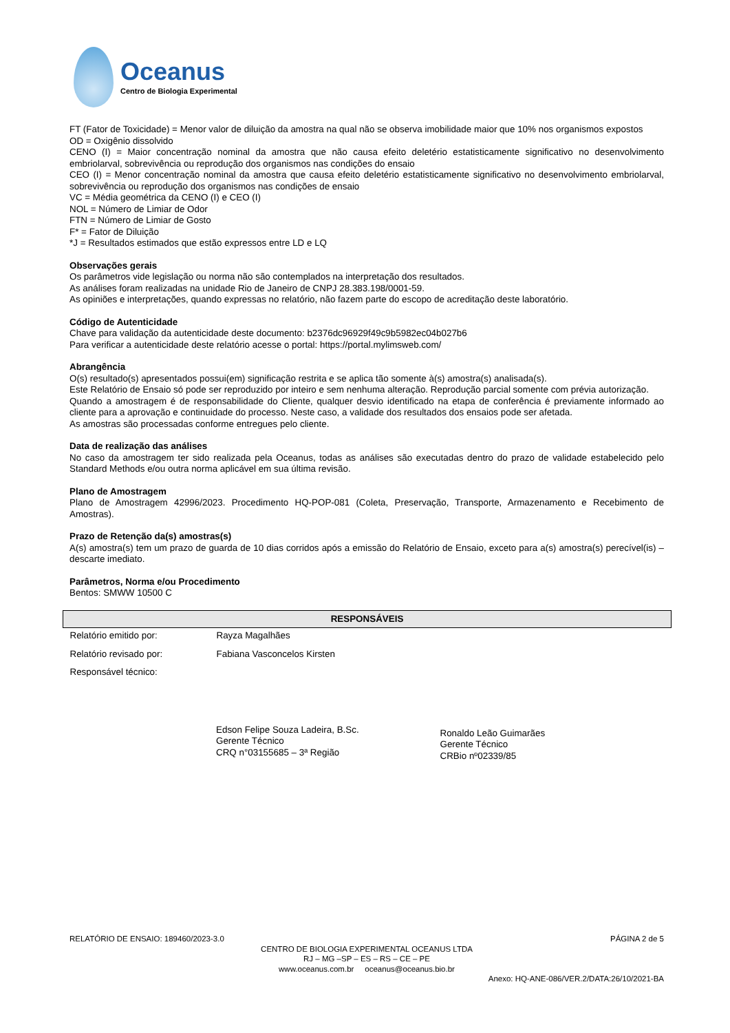Oceanus
Centro de Biologia Experimental
FT (Fator de Toxicidade) = Menor valor de diluição da amostra na qual não se observa imobilidade maior que 10% nos organismos expostos
OD = Oxigênio dissolvido
CENO (I) = Maior concentração nominal da amostra que não causa efeito deletério estatisticamente significativo no desenvolvimento embriolarval, sobrevivência ou reprodução dos organismos nas condições do ensaio
CEO (I) = Menor concentração nominal da amostra que causa efeito deletério estatisticamente significativo no desenvolvimento embriolarval, sobrevivência ou reprodução dos organismos nas condições de ensaio
VC = Média geométrica da CENO (I) e CEO (I)
NOL = Número de Limiar de Odor
FTN = Número de Limiar de Gosto
F* = Fator de Diluição
*J = Resultados estimados que estão expressos entre LD e LQ
Observações gerais
Os parâmetros vide legislação ou norma não são contemplados na interpretação dos resultados.
As análises foram realizadas na unidade Rio de Janeiro de CNPJ 28.383.198/0001-59.
As opiniões e interpretações, quando expressas no relatório, não fazem parte do escopo de acreditação deste laboratório.
Código de Autenticidade
Chave para validação da autenticidade deste documento: b2376dc96929f49c9b5982ec04b027b6
Para verificar a autenticidade deste relatório acesse o portal: https://portal.mylimsweb.com/
Abrangência
O(s) resultado(s) apresentados possui(em) significação restrita e se aplica tão somente à(s) amostra(s) analisada(s).
Este Relatório de Ensaio só pode ser reproduzido por inteiro e sem nenhuma alteração. Reprodução parcial somente com prévia autorização.
Quando a amostragem é de responsabilidade do Cliente, qualquer desvio identificado na etapa de conferência é previamente informado ao cliente para a aprovação e continuidade do processo. Neste caso, a validade dos resultados dos ensaios pode ser afetada.
As amostras são processadas conforme entregues pelo cliente.
Data de realização das análises
No caso da amostragem ter sido realizada pela Oceanus, todas as análises são executadas dentro do prazo de validade estabelecido pelo Standard Methods e/ou outra norma aplicável em sua última revisão.
Plano de Amostragem
Plano de Amostragem 42996/2023. Procedimento HQ-POP-081 (Coleta, Preservação, Transporte, Armazenamento e Recebimento de Amostras).
Prazo de Retenção da(s) amostras(s)
A(s) amostra(s) tem um prazo de guarda de 10 dias corridos após a emissão do Relatório de Ensaio, exceto para a(s) amostra(s) perecível(is) – descarte imediato.
Parâmetros, Norma e/ou Procedimento
Bentos: SMWW 10500 C
| RESPONSÁVEIS | |
| --- | --- |
| Relatório emitido por: | Rayza Magalhães |
| Relatório revisado por: | Fabiana Vasconcelos Kirsten |
| Responsável técnico: | |
Edson Felipe Souza Ladeira, B.Sc.
Gerente Técnico
CRQ n°03155685 – 3ª Região
Ronaldo Leão Guimarães
Gerente Técnico
CRBio nº02339/85
RELATÓRIO DE ENSAIO: 189460/2023-3.0 PÁGINA 2 de 5
CENTRO DE BIOLOGIA EXPERIMENTAL OCEANUS LTDA
RJ – MG –SP – ES – RS – CE – PE
www.oceanus.com.br oceanus@oceanus.bio.br
Anexo: HQ-ANE-086/VER.2/DATA:26/10/2021-BA